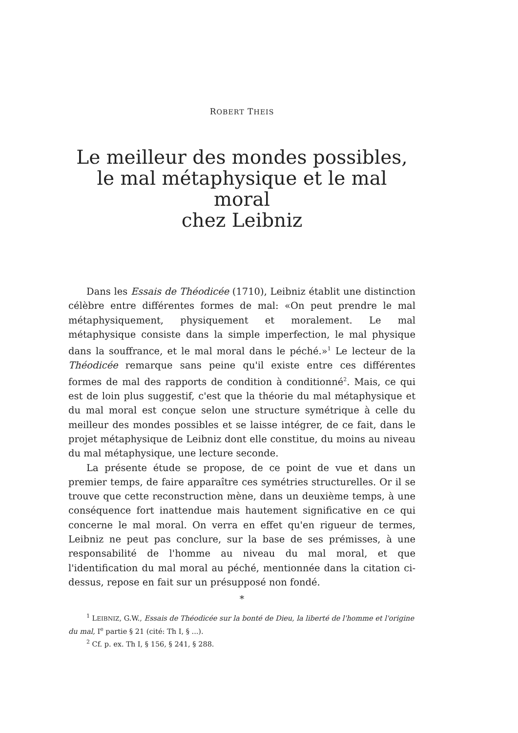ROBERT THEIS
Le meilleur des mondes possibles,
le mal métaphysique et le mal moral
chez Leibniz
Dans les Essais de Théodicée (1710), Leibniz établit une distinction célèbre entre différentes formes de mal: «On peut prendre le mal métaphysiquement, physiquement et moralement. Le mal métaphysique consiste dans la simple imperfection, le mal physique dans la souffrance, et le mal moral dans le péché.»<sup>1</sup> Le lecteur de la Théodicée remarque sans peine qu'il existe entre ces différentes formes de mal des rapports de condition à conditionné<sup>2</sup>. Mais, ce qui est de loin plus suggestif, c'est que la théorie du mal métaphysique et du mal moral est conçue selon une structure symétrique à celle du meilleur des mondes possibles et se laisse intégrer, de ce fait, dans le projet métaphysique de Leibniz dont elle constitue, du moins au niveau du mal métaphysique, une lecture seconde.
La présente étude se propose, de ce point de vue et dans un premier temps, de faire apparaître ces symétries structurelles. Or il se trouve que cette reconstruction mène, dans un deuxième temps, à une conséquence fort inattendue mais hautement significative en ce qui concerne le mal moral. On verra en effet qu'en rigueur de termes, Leibniz ne peut pas conclure, sur la base de ses prémisses, à une responsabilité de l'homme au niveau du mal moral, et que l'identification du mal moral au péché, mentionnée dans la citation ci-dessus, repose en fait sur un présupposé non fondé.
*
<sup>1</sup> LEIBNIZ, G.W., Essais de Théodicée sur la bonté de Dieu, la liberté de l'homme et l'origine du mal, I<sup>e</sup> partie § 21 (cité: Th I, § ...).
<sup>2</sup> Cf. p. ex. Th I, § 156, § 241, § 288.